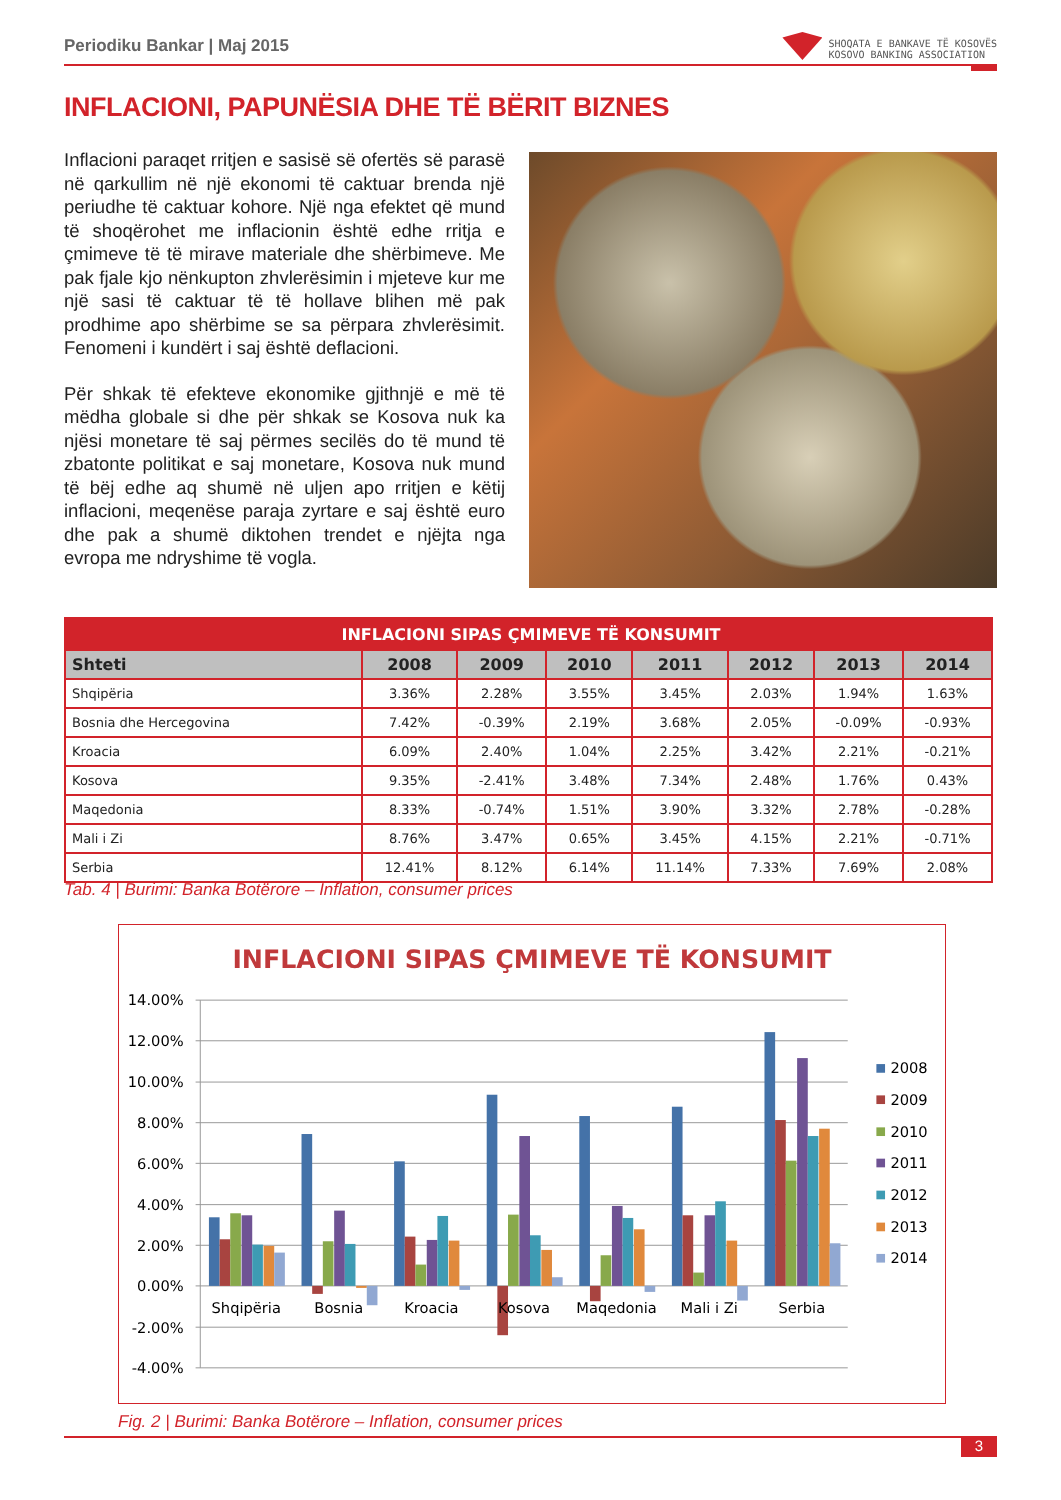Periodiku Bankar | Maj 2015
SHOQATA E BANKAVE TË KOSOVËS
KOSOVO BANKING ASSOCIATION
INFLACIONI, PAPUNËSIA DHE TË BËRIT BIZNES
Inflacioni paraqet rritjen e sasisë së ofertës së parasë në qarkullim në një ekonomi të caktuar brenda një periudhe të caktuar kohore. Një nga efektet që mund të shoqërohet me inflacionin është edhe rritja e çmimeve të të mirave materiale dhe shërbimeve. Me pak fjale kjo nënkupton zhvlerësimin i mjeteve kur me një sasi të caktuar të të hollave blihen më pak prodhime apo shërbime se sa përpara zhvlerësimit. Fenomeni i kundërt i saj është deflacioni.
Për shkak të efekteve ekonomike gjithnjë e më të mëdha globale si dhe për shkak se Kosova nuk ka njësi monetare të saj përmes secilës do të mund të zbatonte politikat e saj monetare, Kosova nuk mund të bëj edhe aq shumë në uljen apo rritjen e këtij inflacioni, meqenëse paraja zyrtare e saj është euro dhe pak a shumë diktohen trendet e njëjta nga evropa me ndryshime të vogla.
| INFLACIONI SIPAS ÇMIMEVE TË KONSUMIT | | | | | | | |
| Shteti | 2008 | 2009 | 2010 | 2011 | 2012 | 2013 | 2014 |
| Shqipëria | 3.36% | 2.28% | 3.55% | 3.45% | 2.03% | 1.94% | 1.63% |
| Bosnia dhe Hercegovina | 7.42% | -0.39% | 2.19% | 3.68% | 2.05% | -0.09% | -0.93% |
| Kroacia | 6.09% | 2.40% | 1.04% | 2.25% | 3.42% | 2.21% | -0.21% |
| Kosova | 9.35% | -2.41% | 3.48% | 7.34% | 2.48% | 1.76% | 0.43% |
| Maqedonia | 8.33% | -0.74% | 1.51% | 3.90% | 3.32% | 2.78% | -0.28% |
| Mali i Zi | 8.76% | 3.47% | 0.65% | 3.45% | 4.15% | 2.21% | -0.71% |
| Serbia | 12.41% | 8.12% | 6.14% | 11.14% | 7.33% | 7.69% | 2.08% |
Tab. 4 | Burimi: Banka Botërore – Inflation, consumer prices
INFLACIONI SIPAS ÇMIMEVE TË KONSUMIT
14.00%
12.00%
10.00%
8.00%
6.00%
4.00%
2.00%
0.00%
-2.00%
-4.00%
Shqipëria
Bosnia
Kroacia
Kosova
Maqedonia
Mali i Zi
Serbia
2008
2009
2010
2011
2012
2013
2014
Fig. 2 | Burimi: Banka Botërore – Inflation, consumer prices
3